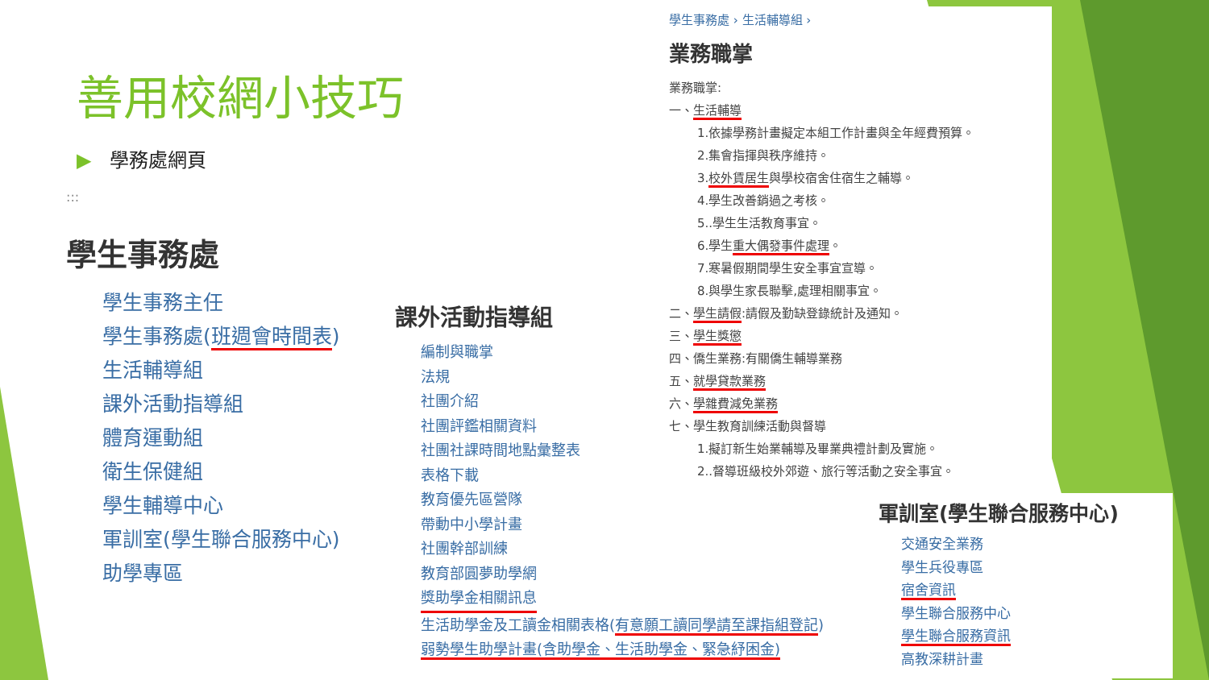善用校網小技巧
▶ 學務處網頁
:::
學生事務處
學生事務主任
學生事務處(班週會時間表)
生活輔導組
課外活動指導組
體育運動組
衛生保健組
學生輔導中心
軍訓室(學生聯合服務中心)
助學專區
課外活動指導組
編制與職掌
法規
社團介紹
社團評鑑相關資料
社團社課時間地點彙整表
表格下載
教育優先區營隊
帶動中小學計畫
社團幹部訓練
教育部圓夢助學網
獎助學金相關訊息
生活助學金及工讀金相關表格(有意願工讀同學請至課指組登記)
弱勢學生助學計畫(含助學金、生活助學金、緊急紓困金)
學生事務處 › 生活輔導組 ›
業務職掌
業務職掌:
一、生活輔導
1.依據學務計畫擬定本組工作計畫與全年經費預算。
2.集會指揮與秩序維持。
3.校外賃居生與學校宿舍住宿生之輔導。
4.學生改善銷過之考核。
5..學生生活教育事宜。
6.學生重大偶發事件處理。
7.寒暑假期間學生安全事宜宣導。
8.與學生家長聯擊,處理相關事宜。
二、學生請假:請假及勤缺登錄統計及通知。
三、學生獎懲
四、僑生業務:有關僑生輔導業務
五、就學貸款業務
六、學雜費減免業務
七、學生教育訓練活動與督導
1.擬訂新生始業輔導及畢業典禮計劃及實施。
2..督導班級校外郊遊、旅行等活動之安全事宜。
軍訓室(學生聯合服務中心)
交通安全業務
學生兵役專區
宿舍資訊
學生聯合服務中心
學生聯合服務資訊
高教深耕計畫